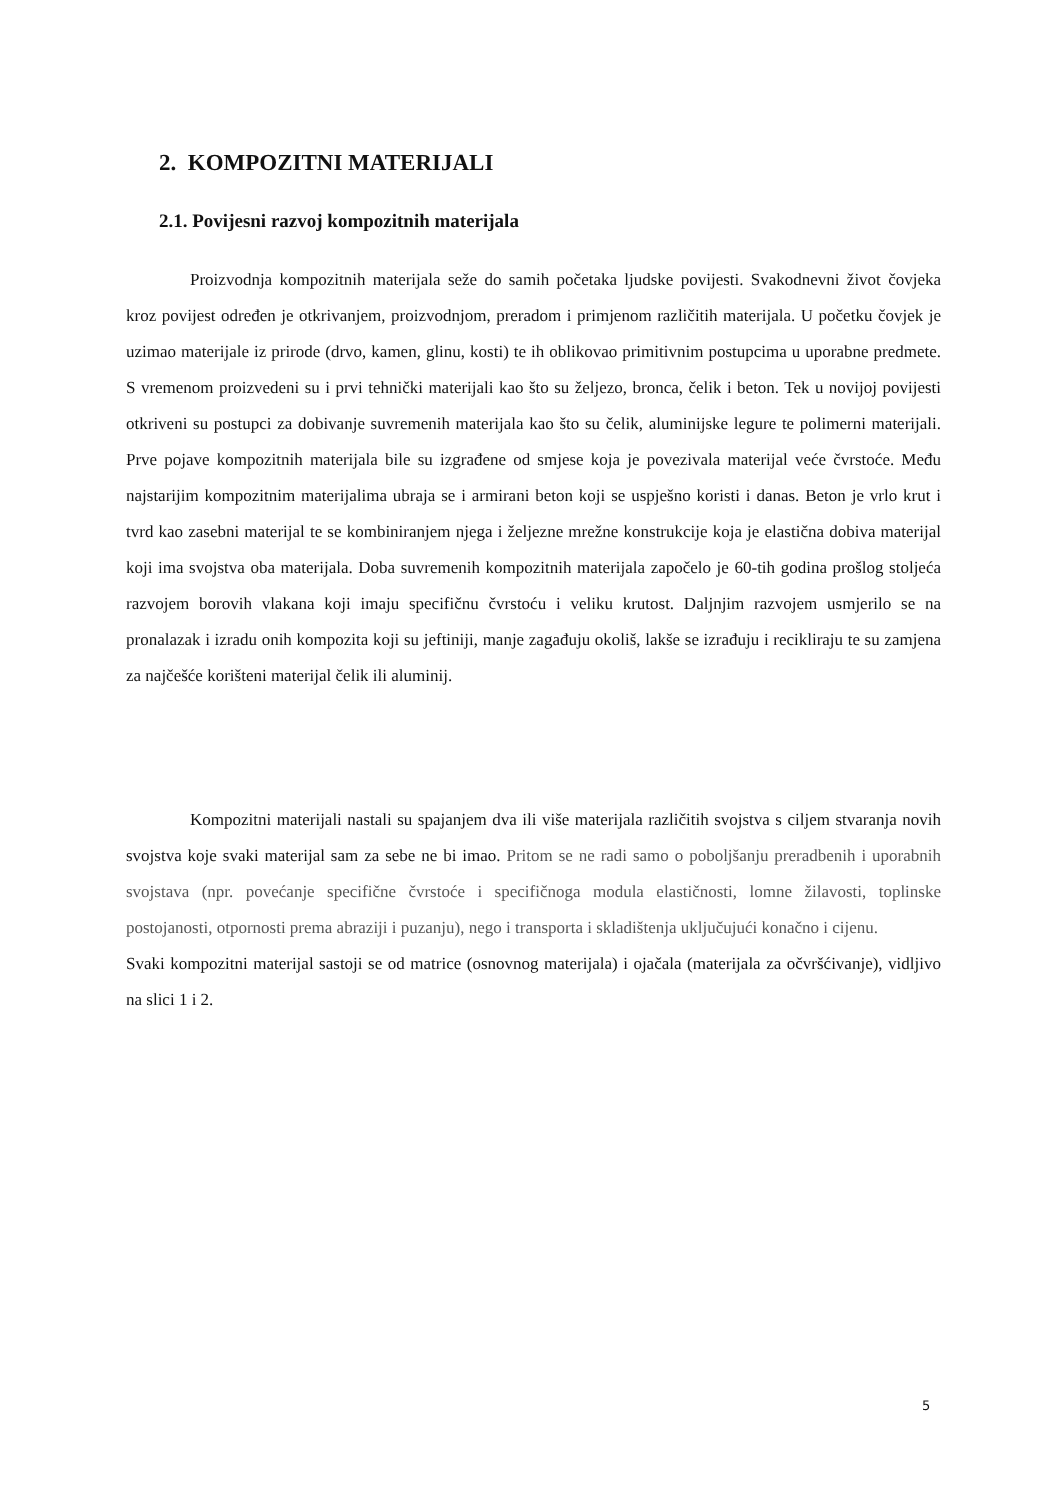2. KOMPOZITNI MATERIJALI
2.1. Povijesni razvoj kompozitnih materijala
Proizvodnja kompozitnih materijala seže do samih početaka ljudske povijesti. Svakodnevni život čovjeka kroz povijest određen je otkrivanjem, proizvodnjom, preradom i primjenom različitih materijala. U početku čovjek je uzimao materijale iz prirode (drvo, kamen, glinu, kosti) te ih oblikovao primitivnim postupcima u uporabne predmete. S vremenom proizvedeni su i prvi tehnički materijali kao što su željezo, bronca, čelik i beton. Tek u novijoj povijesti otkriveni su postupci za dobivanje suvremenih materijala kao što su čelik, aluminijske legure te polimerni materijali. Prve pojave kompozitnih materijala bile su izgrađene od smjese koja je povezivala materijal veće čvrstoće. Među najstarijim kompozitnim materijalima ubraja se i armirani beton koji se uspješno koristi i danas. Beton je vrlo krut i tvrd kao zasebni materijal te se kombiniranjem njega i željezne mrežne konstrukcije koja je elastična dobiva materijal koji ima svojstva oba materijala. Doba suvremenih kompozitnih materijala započelo je 60-tih godina prošlog stoljeća razvojem borovih vlakana koji imaju specifičnu čvrstoću i veliku krutost. Daljnjim razvojem usmjerilo se na pronalazak i izradu onih kompozita koji su jeftiniji, manje zagađuju okoliš, lakše se izrađuju i recikliraju te su zamjena za najčešće korišteni materijal čelik ili aluminij.
Kompozitni materijali nastali su spajanjem dva ili više materijala različitih svojstva s ciljem stvaranja novih svojstva koje svaki materijal sam za sebe ne bi imao. Pritom se ne radi samo o poboljšanju preradbenih i uporabnih svojstava (npr. povećanje specifične čvrstoće i specifičnoga modula elastičnosti, lomne žilavosti, toplinske postojanosti, otpornosti prema abraziji i puzanju), nego i transporta i skladištenja uključujući konačno i cijenu.
Svaki kompozitni materijal sastoji se od matrice (osnovnog materijala) i ojačala (materijala za očvršćivanje), vidljivo na slici 1 i 2.
5